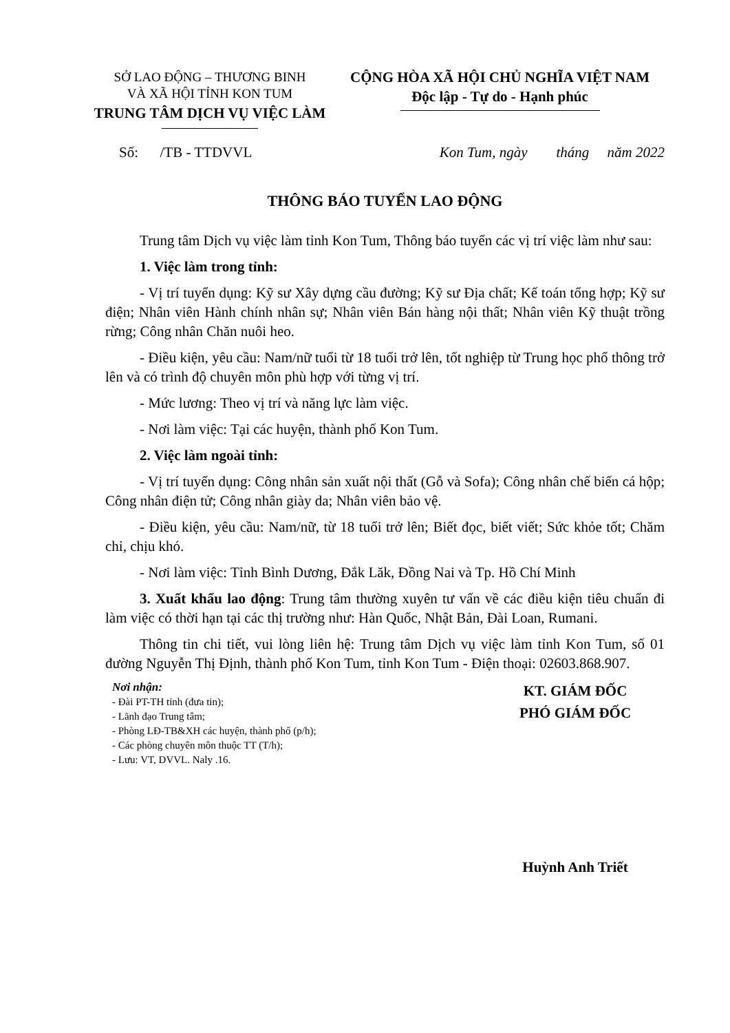SỞ LAO ĐỘNG – THƯƠNG BINH
VÀ XÃ HỘI TỈNH KON TUM
TRUNG TÂM DỊCH VỤ VIỆC LÀM
CỘNG HÒA XÃ HỘI CHỦ NGHĨA VIỆT NAM
Độc lập - Tự do - Hạnh phúc
Số: /TB - TTDVVL Kon Tum, ngày tháng năm 2022
THÔNG BÁO TUYỂN LAO ĐỘNG
Trung tâm Dịch vụ việc làm tỉnh Kon Tum, Thông báo tuyển các vị trí việc làm như sau:
1. Việc làm trong tỉnh:
- Vị trí tuyển dụng: Kỹ sư Xây dựng cầu đường; Kỹ sư Địa chất; Kế toán tổng hợp; Kỹ sư điện; Nhân viên Hành chính nhân sự; Nhân viên Bán hàng nội thất; Nhân viên Kỹ thuật trồng rừng; Công nhân Chăn nuôi heo.
- Điều kiện, yêu cầu: Nam/nữ tuổi từ 18 tuổi trở lên, tốt nghiệp từ Trung học phổ thông trở lên và có trình độ chuyên môn phù hợp với từng vị trí.
- Mức lương: Theo vị trí và năng lực làm việc.
- Nơi làm việc: Tại các huyện, thành phố Kon Tum.
2. Việc làm ngoài tỉnh:
- Vị trí tuyển dụng: Công nhân sản xuất nội thất (Gỗ và Sofa); Công nhân chế biến cá hộp; Công nhân điện tử; Công nhân giày da; Nhân viên bảo vệ.
- Điều kiện, yêu cầu: Nam/nữ, từ 18 tuổi trở lên; Biết đọc, biết viết; Sức khỏe tốt; Chăm chỉ, chịu khó.
- Nơi làm việc: Tỉnh Bình Dương, Đắk Lăk, Đồng Nai và Tp. Hồ Chí Minh
3. Xuất khẩu lao động: Trung tâm thường xuyên tư vấn về các điều kiện tiêu chuẩn đi làm việc có thời hạn tại các thị trường như: Hàn Quốc, Nhật Bản, Đài Loan, Rumani.
Thông tin chi tiết, vui lòng liên hệ: Trung tâm Dịch vụ việc làm tỉnh Kon Tum, số 01 đường Nguyễn Thị Định, thành phố Kon Tum, tỉnh Kon Tum - Điện thoại: 02603.868.907.
Nơi nhận:
- Đài PT-TH tỉnh (đưa tin);
- Lãnh đạo Trung tâm;
- Phòng LĐ-TB&XH các huyện, thành phố (p/h);
- Các phòng chuyên môn thuộc TT (T/h);
- Lưu: VT, DVVL. Naly .16.
KT. GIÁM ĐỐC
PHÓ GIÁM ĐỐC
Huỳnh Anh Triết